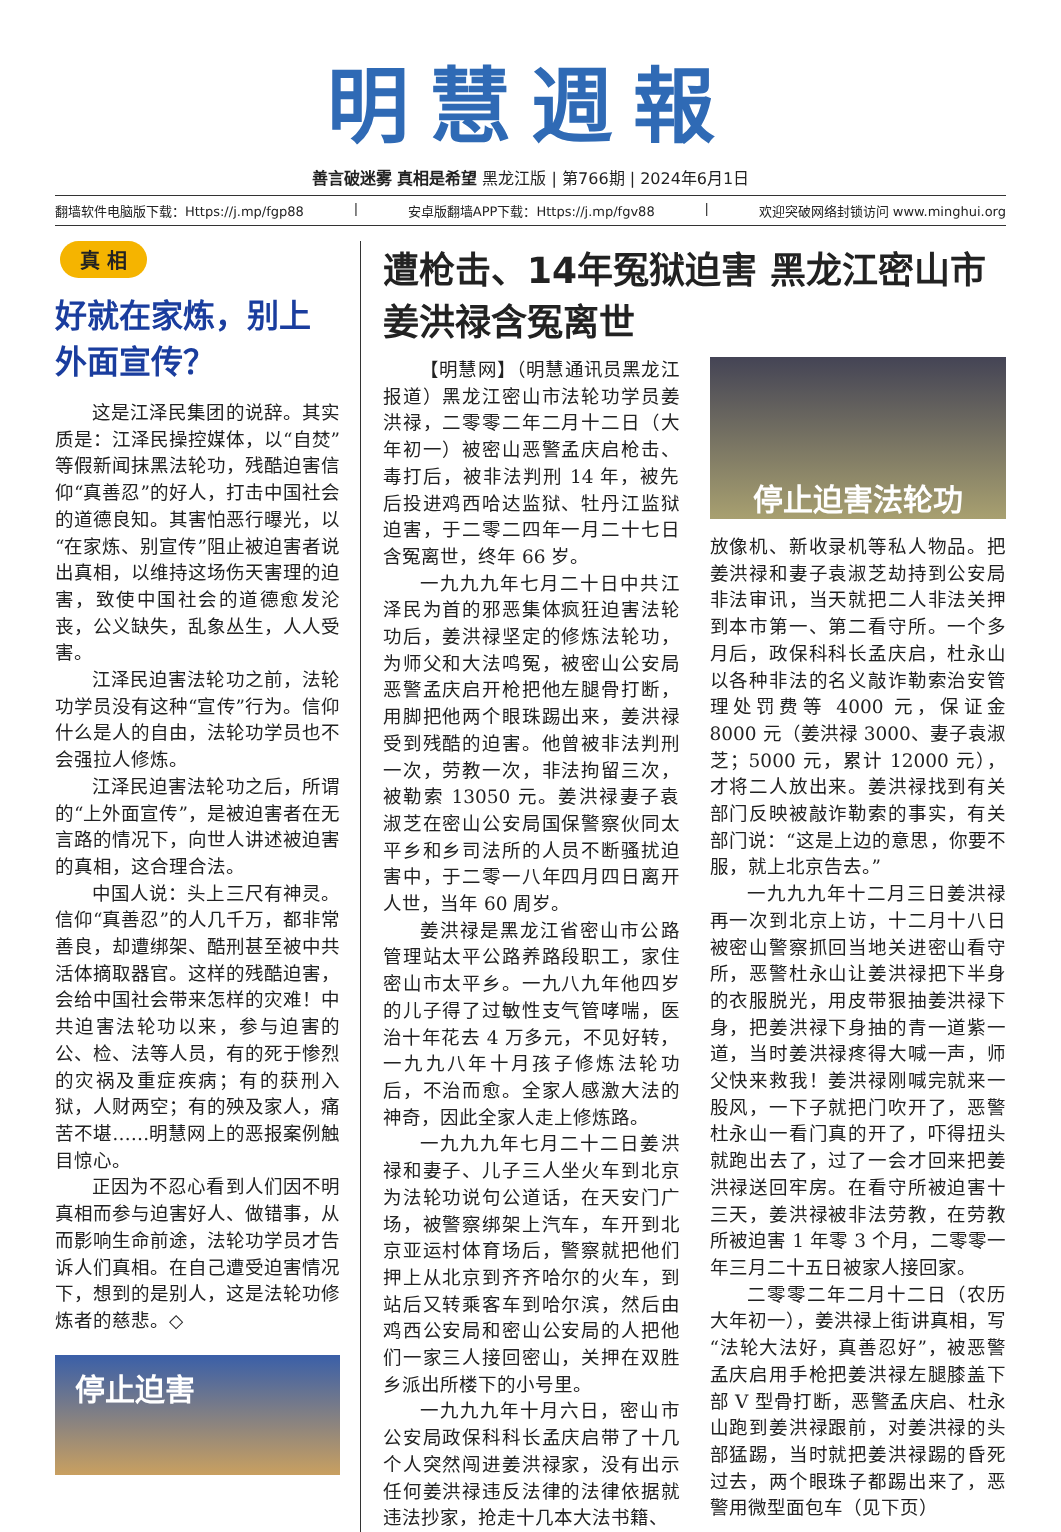明慧週報
善言破迷雾 真相是希望 黑龙江版 | 第766期 | 2024年6月1日
翻墙软件电脑版下载：Https://j.mp/fgp88 | 安卓版翻墙APP下载：Https://j.mp/fgv88 | 欢迎突破网络封锁访问 www.minghui.org
真 相
好就在家炼，别上外面宣传？
这是江泽民集团的说辞。其实质是：江泽民操控媒体，以“自焚”等假新闻抹黑法轮功，残酷迫害信仰“真善忍”的好人，打击中国社会的道德良知。其害怕恶行曝光，以“在家炼、别宣传”阻止被迫害者说出真相，以维持这场伤天害理的迫害，致使中国社会的道德愈发沦丧，公义缺失，乱象丛生，人人受害。
江泽民迫害法轮功之前，法轮功学员没有这种“宣传”行为。信仰什么是人的自由，法轮功学员也不会强拉人修炼。
江泽民迫害法轮功之后，所谓的“上外面宣传”，是被迫害者在无言路的情况下，向世人讲述被迫害的真相，这合理合法。
中国人说：头上三尺有神灵。信仰“真善忍”的人几千万，都非常善良，却遭绑架、酷刑甚至被中共活体摘取器官。这样的残酷迫害，会给中国社会带来怎样的灾难！中共迫害法轮功以来，参与迫害的公、检、法等人员，有的死于惨烈的灾祸及重症疾病；有的获刑入狱，人财两空；有的殃及家人，痛苦不堪……明慧网上的恶报案例触目惊心。
正因为不忍心看到人们因不明真相而参与迫害好人、做错事，从而影响生命前途，法轮功学员才告诉人们真相。在自己遭受迫害情况下，想到的是别人，这是法轮功修炼者的慈悲。◇
停止迫害
遭枪击、14年冤狱迫害 黑龙江密山市姜洪禄含冤离世
【明慧网】（明慧通讯员黑龙江报道）黑龙江密山市法轮功学员姜洪禄，二零零二年二月十二日（大年初一）被密山恶警孟庆启枪击、毒打后，被非法判刑 14 年，被先后投进鸡西哈达监狱、牡丹江监狱迫害，于二零二四年一月二十七日含冤离世，终年 66 岁。
一九九九年七月二十日中共江泽民为首的邪恶集体疯狂迫害法轮功后，姜洪禄坚定的修炼法轮功，为师父和大法鸣冤，被密山公安局恶警孟庆启开枪把他左腿骨打断，用脚把他两个眼珠踢出来，姜洪禄受到残酷的迫害。他曾被非法判刑一次，劳教一次，非法拘留三次，被勒索 13050 元。姜洪禄妻子袁淑芝在密山公安局国保警察伙同太平乡和乡司法所的人员不断骚扰迫害中，于二零一八年四月四日离开人世，当年 60 周岁。
姜洪禄是黑龙江省密山市公路管理站太平公路养路段职工，家住密山市太平乡。一九八九年他四岁的儿子得了过敏性支气管哮喘，医治十年花去 4 万多元，不见好转，一九九八年十月孩子修炼法轮功后，不治而愈。全家人感激大法的神奇，因此全家人走上修炼路。
一九九九年七月二十二日姜洪禄和妻子、儿子三人坐火车到北京为法轮功说句公道话，在天安门广场，被警察绑架上汽车，车开到北京亚运村体育场后，警察就把他们押上从北京到齐齐哈尔的火车，到站后又转乘客车到哈尔滨，然后由鸡西公安局和密山公安局的人把他们一家三人接回密山，关押在双胜乡派出所楼下的小号里。
一九九九年十月六日，密山市公安局政保科科长孟庆启带了十几个人突然闯进姜洪禄家，没有出示任何姜洪禄违反法律的法律依据就违法抄家，抢走十几本大法书籍、
停止迫害法轮功
放像机、新收录机等私人物品。把姜洪禄和妻子袁淑芝劫持到公安局非法审讯，当天就把二人非法关押到本市第一、第二看守所。一个多月后，政保科科长孟庆启，杜永山以各种非法的名义敲诈勒索治安管理处罚费等 4000 元，保证金 8000 元（姜洪禄 3000、妻子袁淑芝；5000 元，累计 12000 元），才将二人放出来。姜洪禄找到有关部门反映被敲诈勒索的事实，有关部门说：“这是上边的意思，你要不服，就上北京告去。”
一九九九年十二月三日姜洪禄再一次到北京上访，十二月十八日被密山警察抓回当地关进密山看守所，恶警杜永山让姜洪禄把下半身的衣服脱光，用皮带狠抽姜洪禄下身，把姜洪禄下身抽的青一道紫一道，当时姜洪禄疼得大喊一声，师父快来救我！姜洪禄刚喊完就来一股风，一下子就把门吹开了，恶警杜永山一看门真的开了，吓得扭头就跑出去了，过了一会才回来把姜洪禄送回牢房。在看守所被迫害十三天，姜洪禄被非法劳教，在劳教所被迫害 1 年零 3 个月，二零零一年三月二十五日被家人接回家。
二零零二年二月十二日（农历大年初一），姜洪禄上街讲真相，写“法轮大法好，真善忍好”，被恶警孟庆启用手枪把姜洪禄左腿膝盖下部 V 型骨打断，恶警孟庆启、杜永山跑到姜洪禄跟前，对姜洪禄的头部猛踢，当时就把姜洪禄踢的昏死过去，两个眼珠子都踢出来了，恶警用微型面包车（见下页）